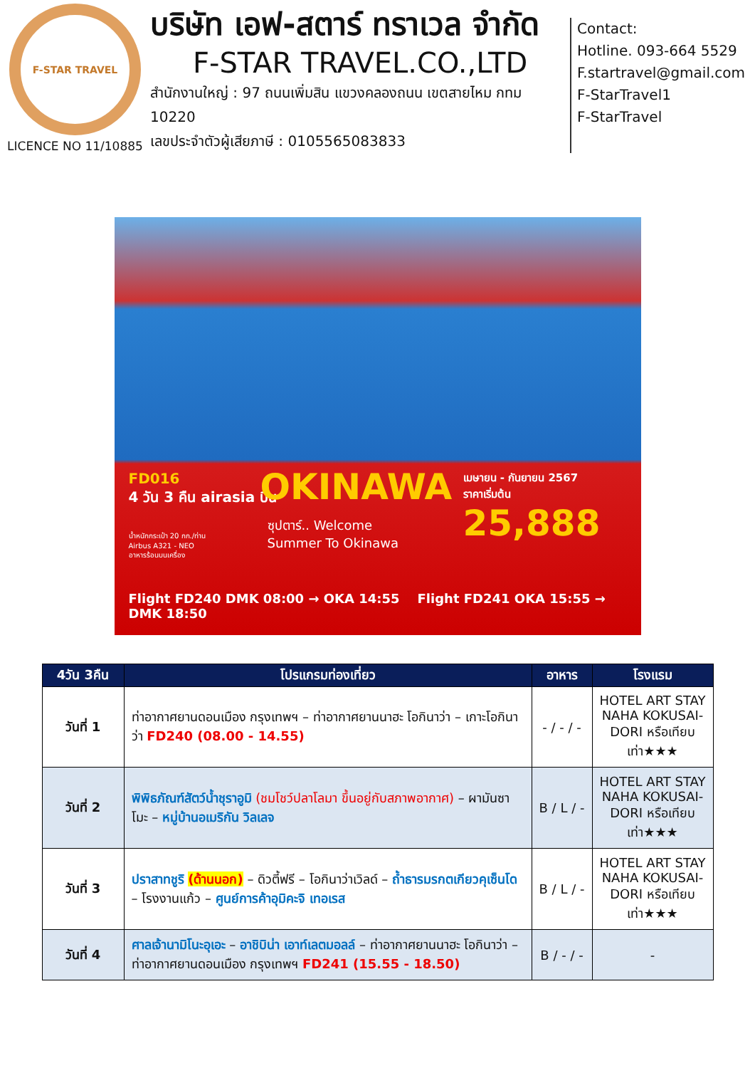F-STAR TRAVEL
LICENCE NO 11/10885
บริษัท เอฟ-สตาร์ ทราเวล จำกัด
F-STAR TRAVEL.CO.,LTD
สำนักงานใหญ่ : 97 ถนนเพิ่มสิน แขวงคลองถนน เขตสายไหม กทม 10220
เลขประจำตัวผู้เสียภาษี : 0105565083833
Contact:
Hotline. 093-664 5529
F.startravel@gmail.com
F-StarTravel1
F-StarTravel
FD016
4 วัน 3 คืน airasia บิน
น้ำหนักกระเป๋า 20 กก./ท่าน
Airbus A321 - NEO
อาหารร้อนบนเครื่อง
OKINAWA
ซุปตาร์.. Welcome
Summer To Okinawa
เมษายน - กันยายน 2567
ราคาเริ่มต้น
25,888
Flight FD240 DMK 08:00 → OKA 14:55 Flight FD241 OKA 15:55 → DMK 18:50
| 4วัน 3คืน | โปรแกรมท่องเที่ยว | อาหาร | โรงแรม |
| --- | --- | --- | --- |
| วันที่ 1 | ท่าอากาศยานดอนเมือง กรุงเทพฯ – ท่าอากาศยานนาฮะ โอกินาว่า – เกาะโอกินาว่า FD240 (08.00 - 14.55) | - / - / - | HOTEL ART STAY NAHA KOKUSAI-DORI หรือเทียบเท่า★★★ |
| วันที่ 2 | พิพิธภัณฑ์สัตว์น้ำชุราอูมิ (ชมโชว์ปลาโลมา ขึ้นอยู่กับสภาพอากาศ) – ผามันซาโมะ – หมู่บ้านอเมริกัน วิลเลจ | B / L / - | HOTEL ART STAY NAHA KOKUSAI-DORI หรือเทียบเท่า★★★ |
| วันที่ 3 | ปราสาทชูริ (ด้านนอก) – ดิวตี้ฟรี – โอกินาว่าเวิลด์ – ถ้ำธารมรกตเกียวคุเซ็นโด – โรงงานแก้ว – ศูนย์การค้าอุมิคะจิ เทอเรส | B / L / - | HOTEL ART STAY NAHA KOKUSAI-DORI หรือเทียบเท่า★★★ |
| วันที่ 4 | ศาลเจ้านามิโนะอุเอะ – อาชิบิน่า เอาท์เลตมอลล์ – ท่าอากาศยานนาฮะ โอกินาว่า – ท่าอากาศยานดอนเมือง กรุงเทพฯ FD241 (15.55 - 18.50) | B / - / - | - |